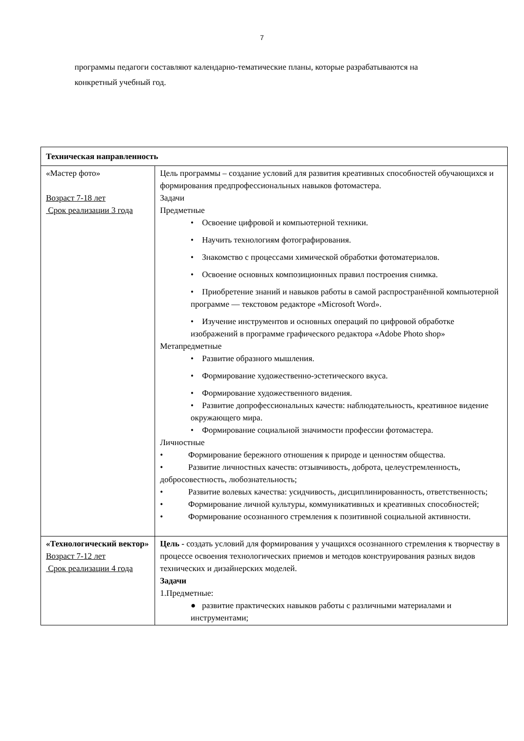7
программы педагоги составляют календарно-тематические планы, которые разрабатываются на конкретный учебный год.
| Техническая направленность | |
| «Мастер фото» Возраст 7-18 лет Срок реализации 3 года | Цель программы – создание условий для развития креативных способностей обучающихся и формирования предпрофессиональных навыков фотомастера. Задачи Предметные • Освоение цифровой и компьютерной техники. • Научить технологиям фотографирования. • Знакомство с процессами химической обработки фотоматериалов. • Освоение основных композиционных правил построения снимка. • Приобретение знаний и навыков работы в самой распространённой компьютерной программе — текстовом редакторе «Microsoft Word». • Изучение инструментов и основных операций по цифровой обработке изображений в программе графического редактора «Adobe Photo shop» Метапредметные • Развитие образного мышления. • Формирование художественно-эстетического вкуса. • Формирование художественного видения. • Развитие допрофессиональных качеств: наблюдательность, креативное видение окружающего мира. • Формирование социальной значимости профессии фотомастера. Личностные • Формирование бережного отношения к природе и ценностям общества. • Развитие личностных качеств: отзывчивость, доброта, целеустремленность, добросовестность, любознательность; • Развитие волевых качества: усидчивость, дисциплинированность, ответственность; • Формирование личной культуры, коммуникативных и креативных способностей; • Формирование осознанного стремления к позитивной социальной активности. |
| «Технологический вектор» Возраст 7-12 лет Срок реализации 4 года | Цель - создать условий для формирования у учащихся осознанного стремления к творчеству в процессе освоения технологических приемов и методов конструирования разных видов технических и дизайнерских моделей. Задачи 1.Предметные: ● развитие практических навыков работы с различными материалами и инструментами; |